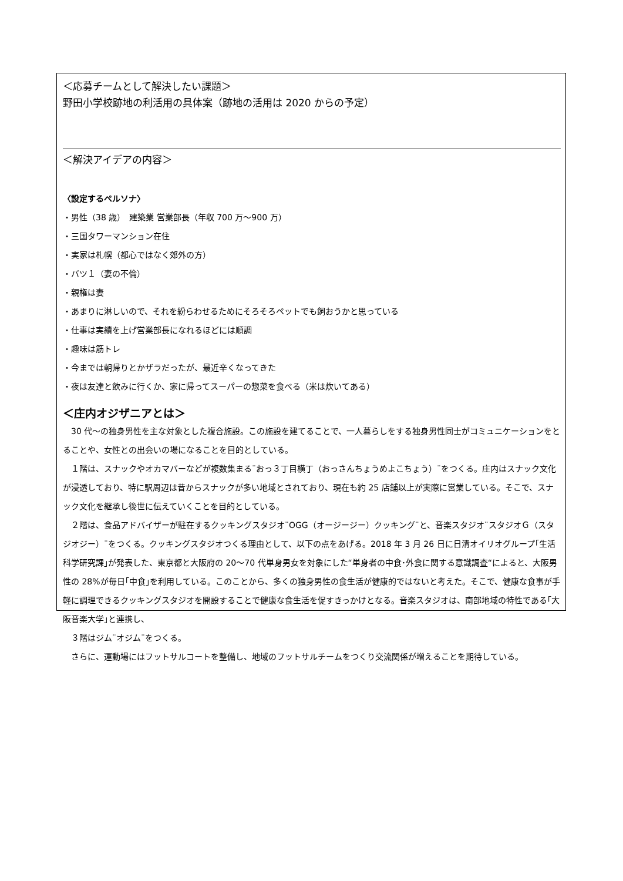＜応募チームとして解決したい課題＞
野田小学校跡地の利活用の具体案（跡地の活用は 2020 からの予定）
＜解決アイデアの内容＞
〈設定するペルソナ〉
・男性（38 歳）　建築業 営業部長（年収 700 万～900 万）
・三国タワーマンション在住
・実家は札幌（都心ではなく郊外の方）
・バツ１（妻の不倫）
・親権は妻
・あまりに淋しいので、それを紛らわせるためにそろそろペットでも飼おうかと思っている
・仕事は実績を上げ営業部長になれるほどには順調
・趣味は筋トレ
・今までは朝帰りとかザラだったが、最近辛くなってきた
・夜は友達と飲みに行くか、家に帰ってスーパーの惣菜を食べる（米は炊いてある）
＜庄内オジザニアとは＞
　30 代～の独身男性を主な対象とした複合施設。この施設を建てることで、一人暮らしをする独身男性同士がコミュニケーションをとることや、女性との出会いの場になることを目的としている。
　１階は、スナックやオカマバーなどが複数集まる¨おっ３丁目横丁（おっさんちょうめよこちょう）¨をつくる。庄内はスナック文化が浸透しており、特に駅周辺は昔からスナックが多い地域とされており、現在も約 25 店舗以上が実際に営業している。そこで、スナック文化を継承し後世に伝えていくことを目的としている。
　２階は、食品アドバイザーが駐在するクッキングスタジオ¨OGG（オージージー）クッキング¨と、音楽スタジオ¨スタジオＧ（スタジオジー）¨をつくる。クッキングスタジオつくる理由として、以下の点をあげる。2018 年 3 月 26 日に日清オイリオグループ｢生活科学研究課｣が発表した、東京都と大阪府の 20～70 代単身男女を対象にした“単身者の中食･外食に関する意識調査“によると、大阪男性の 28%が毎日｢中食｣を利用している。このことから、多くの独身男性の食生活が健康的ではないと考えた。そこで、健康な食事が手軽に調理できるクッキングスタジオを開設することで健康な食生活を促すきっかけとなる。音楽スタジオは、南部地域の特性である｢大阪音楽大学｣と連携し、
　３階はジム¨オジム¨をつくる。
　さらに、運動場にはフットサルコートを整備し、地域のフットサルチームをつくり交流関係が増えることを期待している。